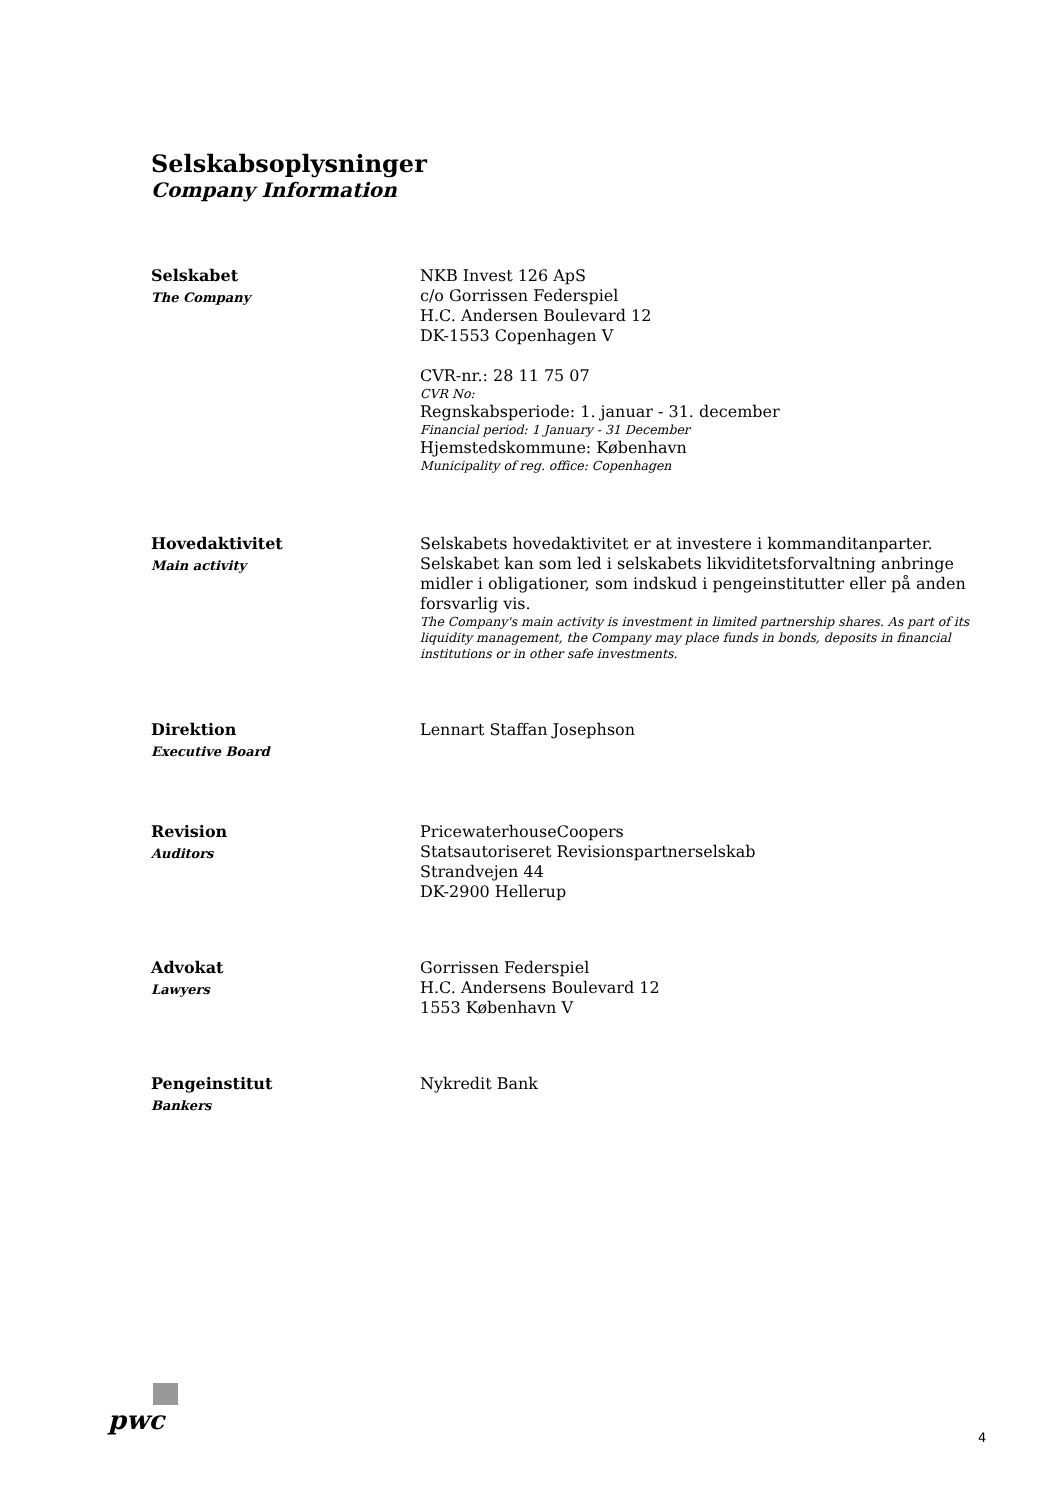Selskabsoplysninger
Company Information
Selskabet
The Company
NKB Invest 126 ApS
c/o Gorrissen Federspiel
H.C. Andersen Boulevard 12
DK-1553 Copenhagen V
CVR-nr.: 28 11 75 07
CVR No:
Regnskabsperiode: 1. januar - 31. december
Financial period: 1 January - 31 December
Hjemstedskommune: København
Municipality of reg. office: Copenhagen
Hovedaktivitet
Main activity
Selskabets hovedaktivitet er at investere i kommanditanparter. Selskabet kan som led i selskabets likviditetsforvaltning anbringe midler i obligationer, som indskud i pengeinstitutter eller på anden forsvarlig vis.
The Company's main activity is investment in limited partnership shares. As part of its liquidity management, the Company may place funds in bonds, deposits in financial institutions or in other safe investments.
Direktion
Executive Board
Lennart Staffan Josephson
Revision
Auditors
PricewaterhouseCoopers
Statsautoriseret Revisionspartnerselskab
Strandvejen 44
DK-2900 Hellerup
Advokat
Lawyers
Gorrissen Federspiel
H.C. Andersens Boulevard 12
1553 København V
Pengeinstitut
Bankers
Nykredit Bank
pwc
4